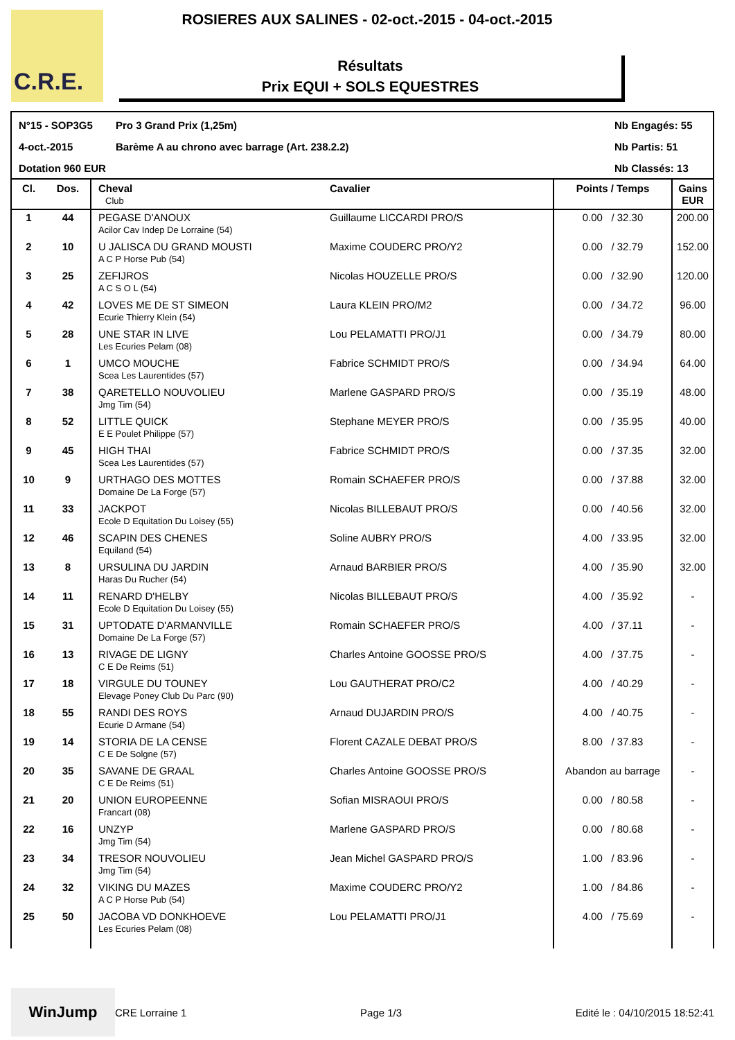C.R.E. ROSIERES AUX SALINES - 02-oct.-2015 - 04-oct.-2015
Résultats
Prix EQUI + SOLS EQUESTRES
N°15 - SOP3G5
Pro 3 Grand Prix (1,25m)
Nb Engagés: 55
4-oct.-2015
Barème A au chrono avec barrage (Art. 238.2.2)
Nb Partis: 51
Dotation 960 EUR
Nb Classés: 13
| Cl. | Dos. | Cheval Club | Cavalier | Points / Temps | Gains EUR |
| --- | --- | --- | --- | --- | --- |
| 1 | 44 | PEGASE D'ANOUX Acilor Cav Indep De Lorraine (54) | Guillaume LICCARDI PRO/S | 0.00 / 32.30 | 200.00 |
| 2 | 10 | U JALISCA DU GRAND MOUSTI A C P Horse Pub (54) | Maxime COUDERC PRO/Y2 | 0.00 / 32.79 | 152.00 |
| 3 | 25 | ZEFIJROS A C S O L (54) | Nicolas HOUZELLE PRO/S | 0.00 / 32.90 | 120.00 |
| 4 | 42 | LOVES ME DE ST SIMEON Ecurie Thierry Klein (54) | Laura KLEIN PRO/M2 | 0.00 / 34.72 | 96.00 |
| 5 | 28 | UNE STAR IN LIVE Les Ecuries Pelam (08) | Lou PELAMATTI PRO/J1 | 0.00 / 34.79 | 80.00 |
| 6 | 1 | UMCO MOUCHE Scea Les Laurentides (57) | Fabrice SCHMIDT PRO/S | 0.00 / 34.94 | 64.00 |
| 7 | 38 | QARETELLO NOUVOLIEU Jmg Tim (54) | Marlene GASPARD PRO/S | 0.00 / 35.19 | 48.00 |
| 8 | 52 | LITTLE QUICK E E Poulet Philippe (57) | Stephane MEYER PRO/S | 0.00 / 35.95 | 40.00 |
| 9 | 45 | HIGH THAI Scea Les Laurentides (57) | Fabrice SCHMIDT PRO/S | 0.00 / 37.35 | 32.00 |
| 10 | 9 | URTHAGO DES MOTTES Domaine De La Forge (57) | Romain SCHAEFER PRO/S | 0.00 / 37.88 | 32.00 |
| 11 | 33 | JACKPOT Ecole D Equitation Du Loisey (55) | Nicolas BILLEBAUT PRO/S | 0.00 / 40.56 | 32.00 |
| 12 | 46 | SCAPIN DES CHENES Equiland (54) | Soline AUBRY PRO/S | 4.00 / 33.95 | 32.00 |
| 13 | 8 | URSULINA DU JARDIN Haras Du Rucher (54) | Arnaud BARBIER PRO/S | 4.00 / 35.90 | 32.00 |
| 14 | 11 | RENARD D'HELBY Ecole D Equitation Du Loisey (55) | Nicolas BILLEBAUT PRO/S | 4.00 / 35.92 | - |
| 15 | 31 | UPTODATE D'ARMANVILLE Domaine De La Forge (57) | Romain SCHAEFER PRO/S | 4.00 / 37.11 | - |
| 16 | 13 | RIVAGE DE LIGNY C E De Reims (51) | Charles Antoine GOOSSE PRO/S | 4.00 / 37.75 | - |
| 17 | 18 | VIRGULE DU TOUNEY Elevage Poney Club Du Parc (90) | Lou GAUTHERAT PRO/C2 | 4.00 / 40.29 | - |
| 18 | 55 | RANDI DES ROYS Ecurie D Armane (54) | Arnaud DUJARDIN PRO/S | 4.00 / 40.75 | - |
| 19 | 14 | STORIA DE LA CENSE C E De Solgne (57) | Florent CAZALE DEBAT PRO/S | 8.00 / 37.83 | - |
| 20 | 35 | SAVANE DE GRAAL C E De Reims (51) | Charles Antoine GOOSSE PRO/S | Abandon au barrage | - |
| 21 | 20 | UNION EUROPEENNE Francart (08) | Sofian MISRAOUI PRO/S | 0.00 / 80.58 | - |
| 22 | 16 | UNZYP Jmg Tim (54) | Marlene GASPARD PRO/S | 0.00 / 80.68 | - |
| 23 | 34 | TRESOR NOUVOLIEU Jmg Tim (54) | Jean Michel GASPARD PRO/S | 1.00 / 83.96 | - |
| 24 | 32 | VIKING DU MAZES A C P Horse Pub (54) | Maxime COUDERC PRO/Y2 | 1.00 / 84.86 | - |
| 25 | 50 | JACOBA VD DONKHOEVE Les Ecuries Pelam (08) | Lou PELAMATTI PRO/J1 | 4.00 / 75.69 | - |
WinJump
CRE Lorraine 1
Page 1/3 Edité le : 04/10/2015 18:52:41